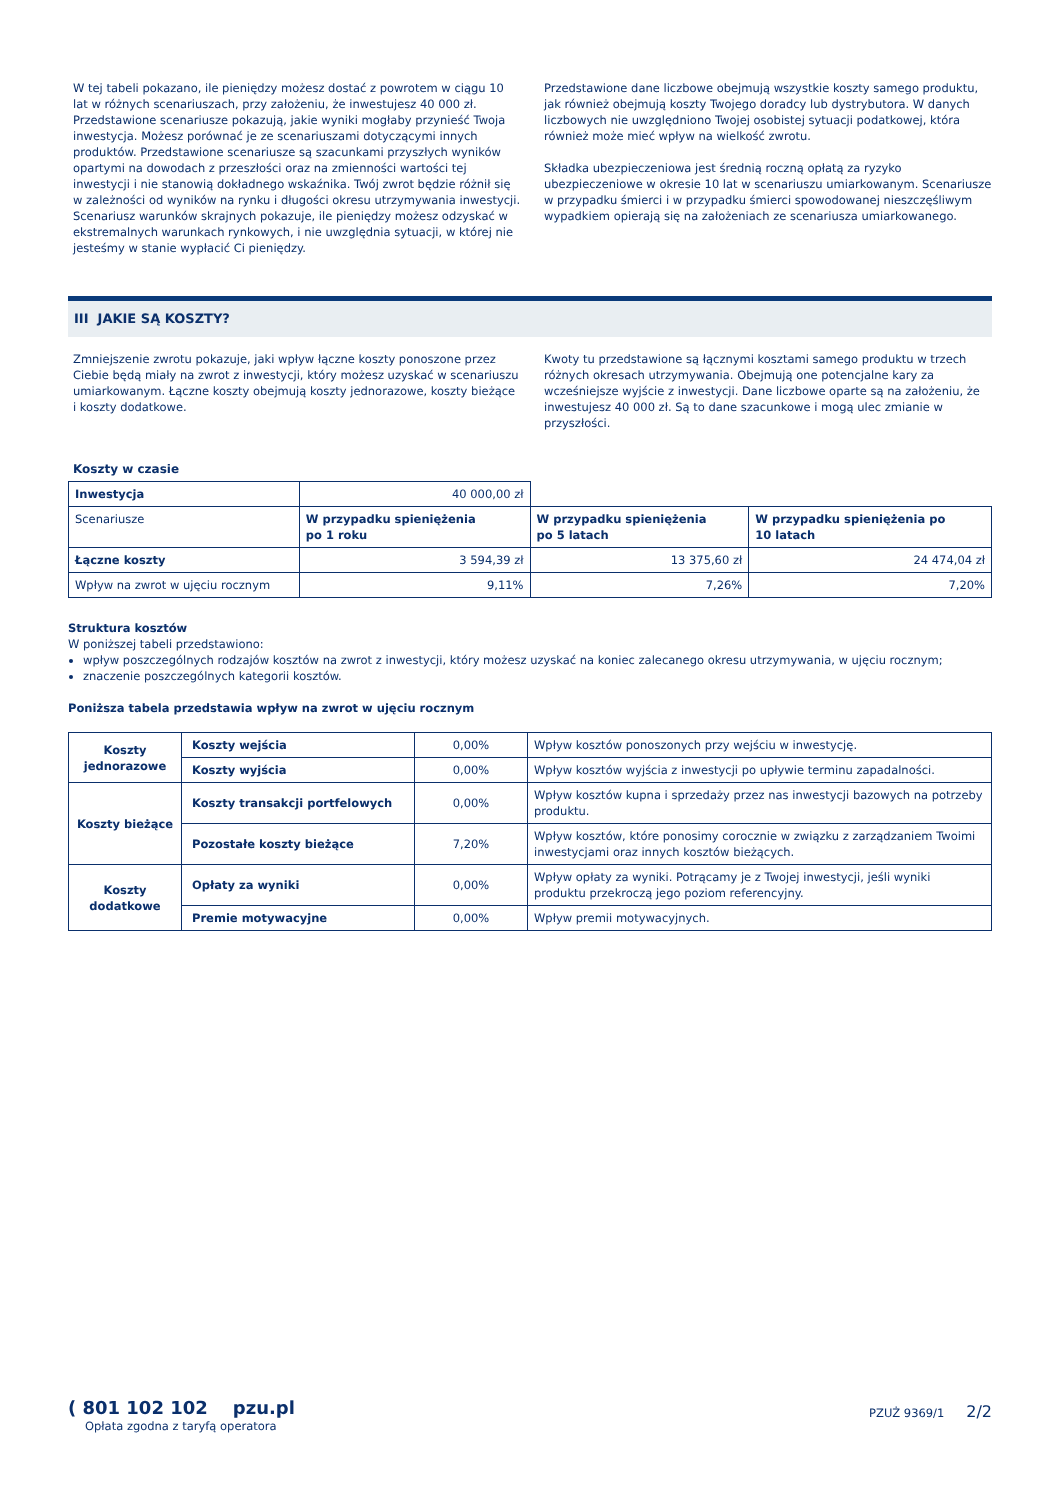W tej tabeli pokazano, ile pieniędzy możesz dostać z powrotem w ciągu 10 lat w różnych scenariuszach, przy założeniu, że inwestujesz 40 000 zł. Przedstawione scenariusze pokazują, jakie wyniki mogłaby przynieść Twoja inwestycja. Możesz porównać je ze scenariuszami dotyczącymi innych produktów. Przedstawione scenariusze są szacunkami przyszłych wyników opartymi na dowodach z przeszłości oraz na zmienności wartości tej inwestycji i nie stanowią dokładnego wskaźnika. Twój zwrot będzie różnił się w zależności od wyników na rynku i długości okresu utrzymywania inwestycji. Scenariusz warunków skrajnych pokazuje, ile pieniędzy możesz odzyskać w ekstremalnych warunkach rynkowych, i nie uwzględnia sytuacji, w której nie jesteśmy w stanie wypłacić Ci pieniędzy.
Przedstawione dane liczbowe obejmują wszystkie koszty samego produktu, jak również obejmują koszty Twojego doradcy lub dystrybutora. W danych liczbowych nie uwzględniono Twojej osobistej sytuacji podatkowej, która również może mieć wpływ na wielkość zwrotu.
Składka ubezpieczeniowa jest średnią roczną opłatą za ryzyko ubezpieczeniowe w okresie 10 lat w scenariuszu umiarkowanym. Scenariusze w przypadku śmierci i w przypadku śmierci spowodowanej nieszczęśliwym wypadkiem opierają się na założeniach ze scenariusza umiarkowanego.
III JAKIE SĄ KOSZTY?
Zmniejszenie zwrotu pokazuje, jaki wpływ łączne koszty ponoszone przez Ciebie będą miały na zwrot z inwestycji, który możesz uzyskać w scenariuszu umiarkowanym. Łączne koszty obejmują koszty jednorazowe, koszty bieżące i koszty dodatkowe.
Kwoty tu przedstawione są łącznymi kosztami samego produktu w trzech różnych okresach utrzymywania. Obejmują one potencjalne kary za wcześniejsze wyjście z inwestycji. Dane liczbowe oparte są na założeniu, że inwestujesz 40 000 zł. Są to dane szacunkowe i mogą ulec zmianie w przyszłości.
Koszty w czasie
| Inwestycja | 40 000,00 zł | | |
| Scenariusze | W przypadku spieniężenia po 1 roku | W przypadku spieniężenia po 5 latach | W przypadku spieniężenia po 10 latach |
| Łączne koszty | 3 594,39 zł | 13 375,60 zł | 24 474,04 zł |
| Wpływ na zwrot w ujęciu rocznym | 9,11% | 7,26% | 7,20% |
Struktura kosztów
W poniższej tabeli przedstawiono:
wpływ poszczególnych rodzajów kosztów na zwrot z inwestycji, który możesz uzyskać na koniec zalecanego okresu utrzymywania, w ujęciu rocznym;
znaczenie poszczególnych kategorii kosztów.
Poniższa tabela przedstawia wpływ na zwrot w ujęciu rocznym
| Koszty jednorazowe | Koszty wejścia | 0,00% | Wpływ kosztów ponoszonych przy wejściu w inwestycję. |
| | Koszty wyjścia | 0,00% | Wpływ kosztów wyjścia z inwestycji po upływie terminu zapadalności. |
| Koszty bieżące | Koszty transakcji portfelowych | 0,00% | Wpływ kosztów kupna i sprzedaży przez nas inwestycji bazowych na potrzeby produktu. |
| | Pozostałe koszty bieżące | 7,20% | Wpływ kosztów, które ponosimy corocznie w związku z zarządzaniem Twoimi inwestycjami oraz innych kosztów bieżących. |
| Koszty dodatkowe | Opłaty za wyniki | 0,00% | Wpływ opłaty za wyniki. Potrącamy je z Twojej inwestycji, jeśli wyniki produktu przekroczą jego poziom referencyjny. |
| | Premie motywacyjne | 0,00% | Wpływ premii motywacyjnych. |
( 801 102 102 pzu.pl
Opłata zgodna z taryfą operatora
PZUŻ 9369/1 2/2